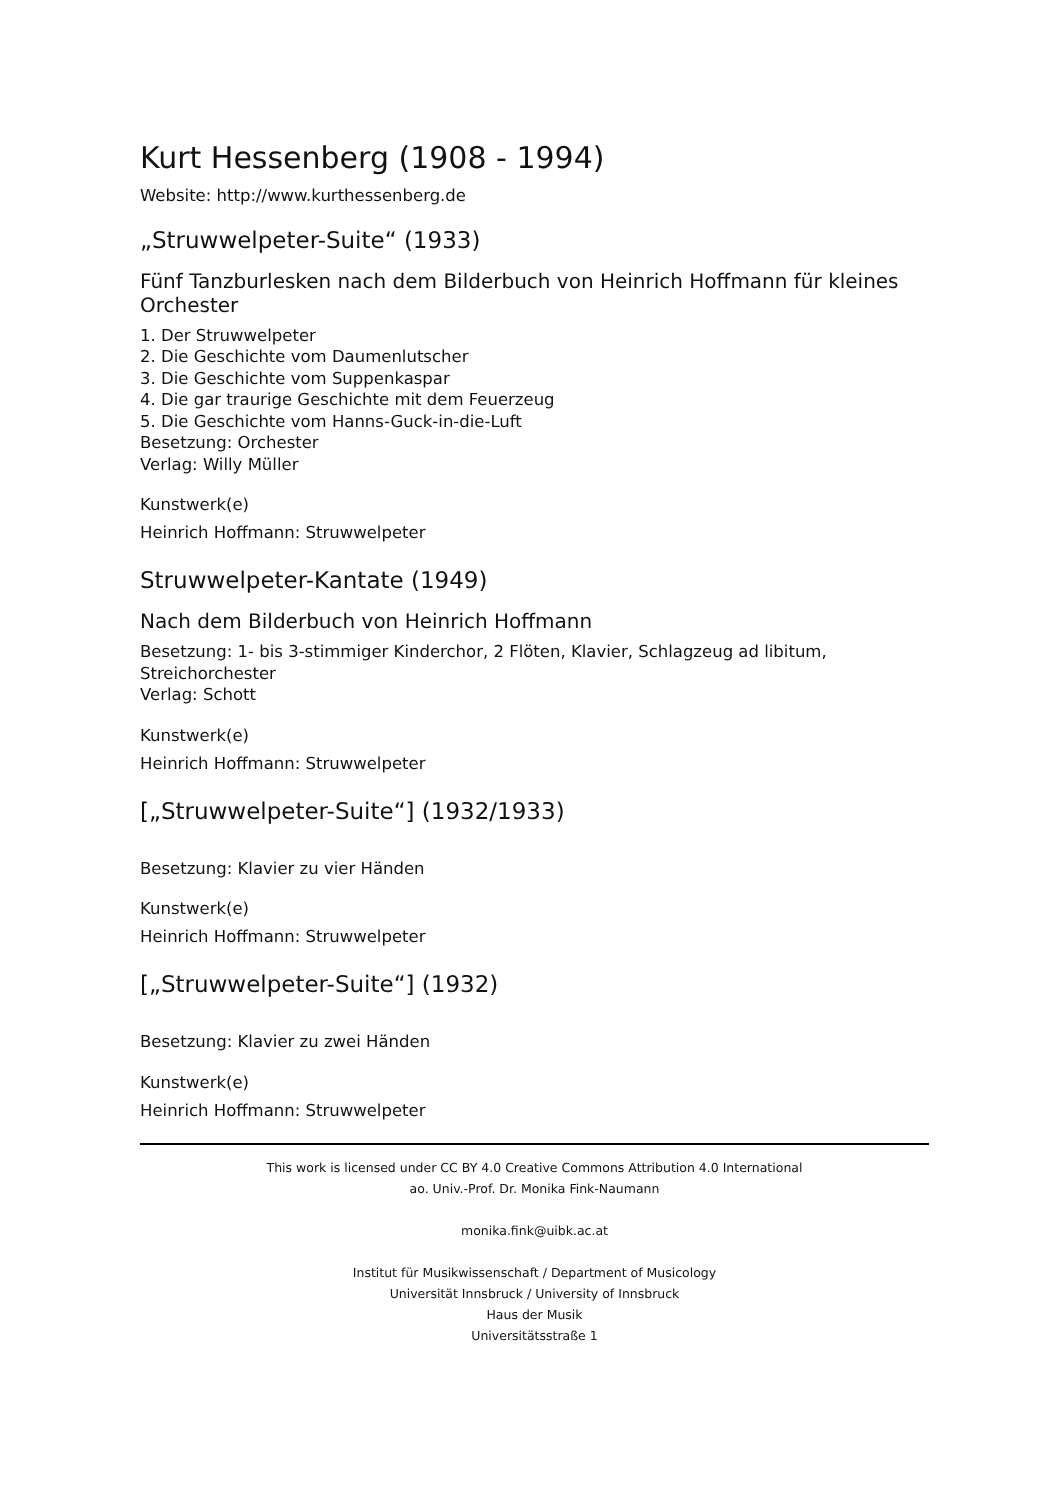Kurt Hessenberg (1908 - 1994)
Website: http://www.kurthessenberg.de
„Struwwelpeter-Suite“ (1933)
Fünf Tanzburlesken nach dem Bilderbuch von Heinrich Hoffmann für kleines Orchester
1. Der Struwwelpeter
2. Die Geschichte vom Daumenlutscher
3. Die Geschichte vom Suppenkaspar
4. Die gar traurige Geschichte mit dem Feuerzeug
5. Die Geschichte vom Hanns-Guck-in-die-Luft
Besetzung: Orchester
Verlag: Willy Müller
Kunstwerk(e)
Heinrich Hoffmann: Struwwelpeter
Struwwelpeter-Kantate (1949)
Nach dem Bilderbuch von Heinrich Hoffmann
Besetzung: 1- bis 3-stimmiger Kinderchor, 2 Flöten, Klavier, Schlagzeug ad libitum, Streichorchester
Verlag: Schott
Kunstwerk(e)
Heinrich Hoffmann: Struwwelpeter
[„Struwwelpeter-Suite“] (1932/1933)
Besetzung: Klavier zu vier Händen
Kunstwerk(e)
Heinrich Hoffmann: Struwwelpeter
[„Struwwelpeter-Suite“] (1932)
Besetzung: Klavier zu zwei Händen
Kunstwerk(e)
Heinrich Hoffmann: Struwwelpeter
This work is licensed under CC BY 4.0 Creative Commons Attribution 4.0 International
ao. Univ.-Prof. Dr. Monika Fink-Naumann
monika.fink@uibk.ac.at
Institut für Musikwissenschaft / Department of Musicology
Universität Innsbruck / University of Innsbruck
Haus der Musik
Universitätsstraße 1